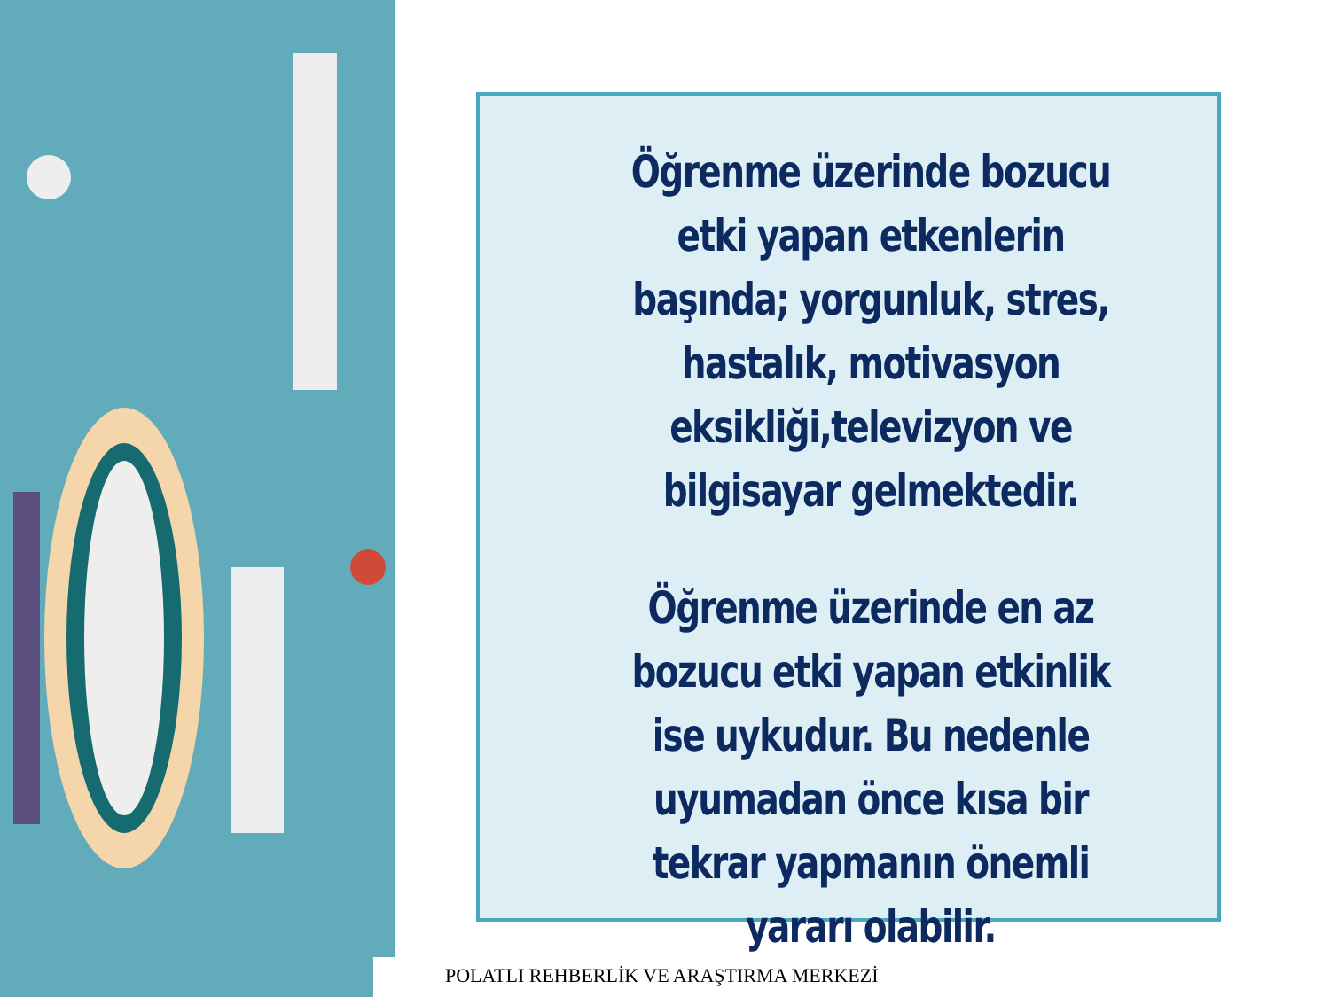Öğrenme üzerinde bozucu etki yapan etkenlerin başında; yorgunluk, stres, hastalık, motivasyon eksikliği,televizyon ve bilgisayar gelmektedir.
Öğrenme üzerinde en az bozucu etki yapan etkinlik ise uykudur. Bu nedenle uyumadan önce kısa bir tekrar yapmanın önemli yararı olabilir.
POLATLI REHBERLİK VE ARAŞTIRMA MERKEZİ